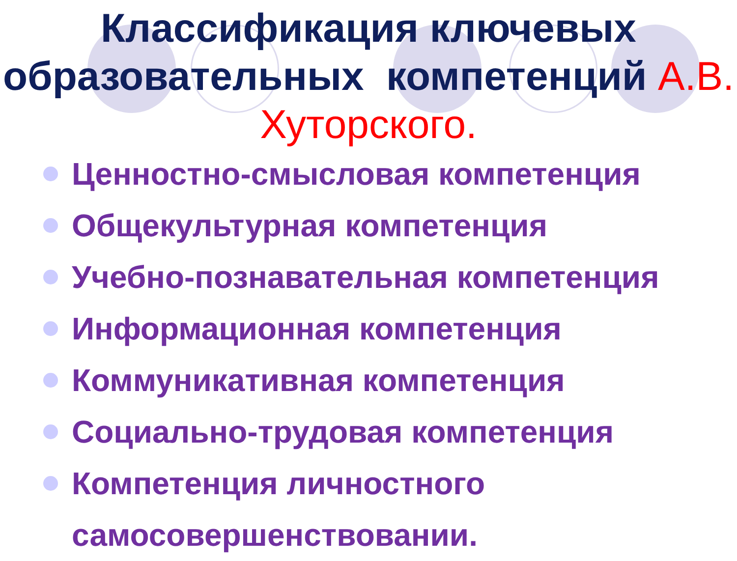Классификация ключевых образовательных компетенций А.В. Хуторского.
Ценностно-смысловая компетенция
Общекультурная компетенция
Учебно-познавательная компетенция
Информационная компетенция
Коммуникативная компетенция
Социально-трудовая компетенция
Компетенция личностного самосовершенствовании.